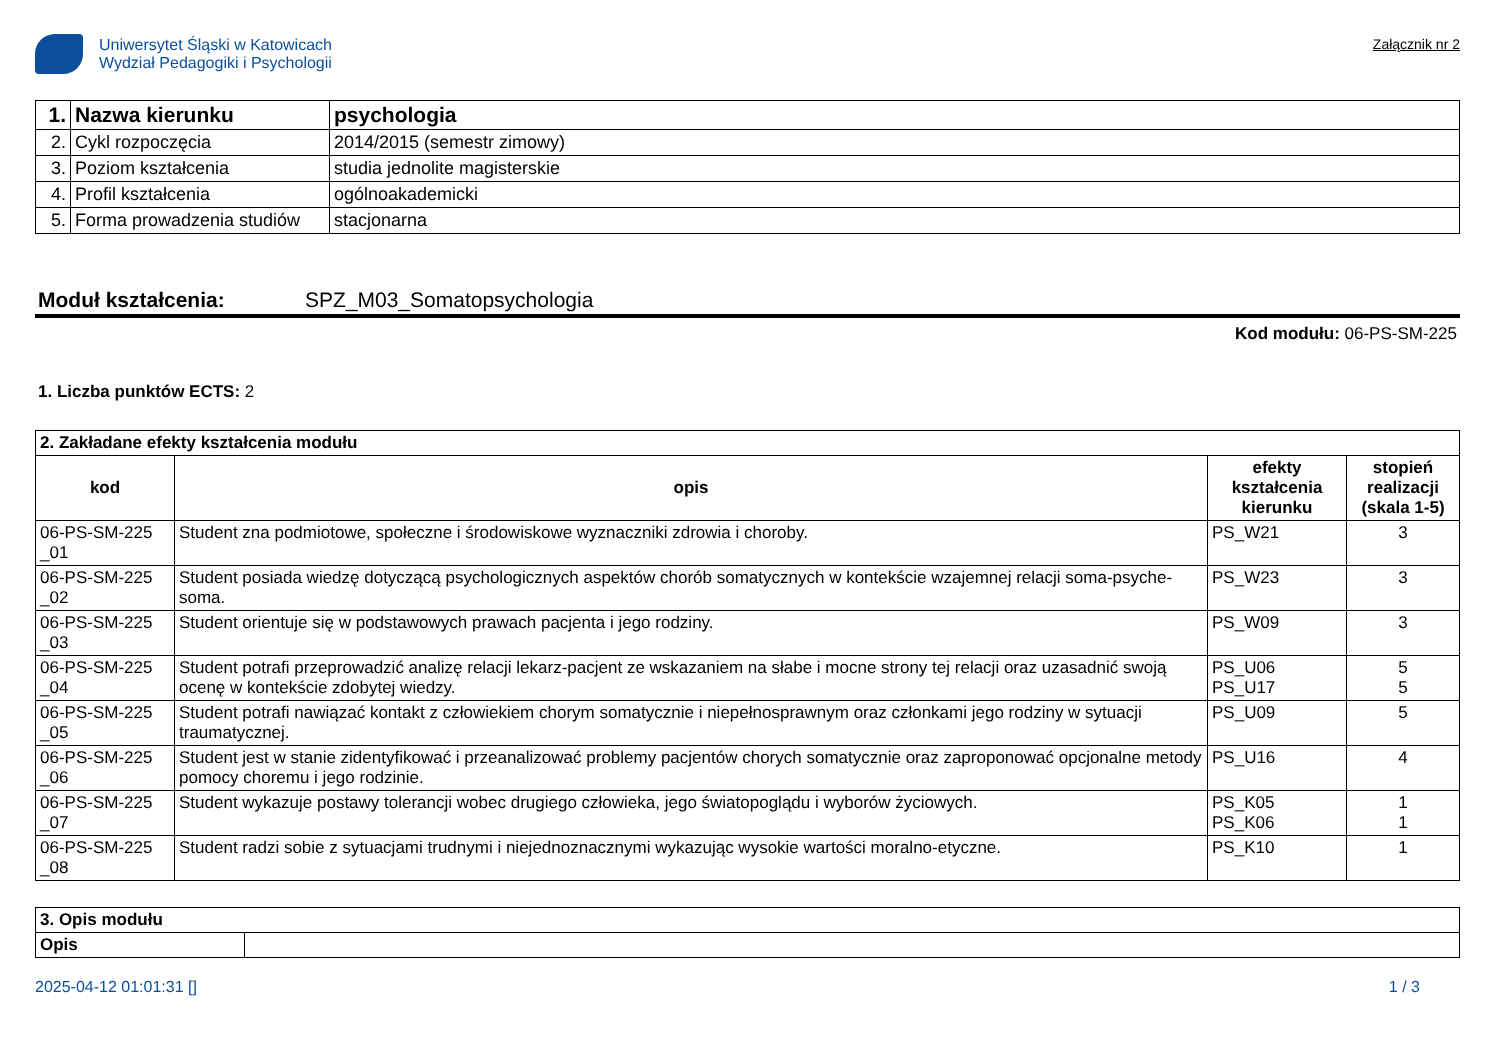Uniwersytet Śląski w Katowicach
Wydział Pedagogiki i Psychologii
Załącznik nr 2
| 1. | Nazwa kierunku | psychologia |
| 2. | Cykl rozpoczęcia | 2014/2015 (semestr zimowy) |
| 3. | Poziom kształcenia | studia jednolite magisterskie |
| 4. | Profil kształcenia | ogólnoakademicki |
| 5. | Forma prowadzenia studiów | stacjonarna |
Moduł kształcenia: SPZ_M03_Somatopsychologia
Kod modułu: 06-PS-SM-225
1. Liczba punktów ECTS: 2
| 2. Zakładane efekty kształcenia modułu | | | |
| kod | opis | efekty kształcenia kierunku | stopień realizacji (skala 1-5) |
| 06-PS-SM-225 _01 | Student zna podmiotowe, społeczne i środowiskowe wyznaczniki zdrowia i choroby. | PS_W21 | 3 |
| 06-PS-SM-225 _02 | Student posiada wiedzę dotyczącą psychologicznych aspektów chorób somatycznych w kontekście wzajemnej relacji soma-psyche-soma. | PS_W23 | 3 |
| 06-PS-SM-225 _03 | Student orientuje się w podstawowych prawach pacjenta i jego rodziny. | PS_W09 | 3 |
| 06-PS-SM-225 _04 | Student potrafi przeprowadzić analizę relacji lekarz-pacjent ze wskazaniem na słabe i mocne strony tej relacji oraz uzasadnić swoją ocenę w kontekście zdobytej wiedzy. | PS_U06 PS_U17 | 5 5 |
| 06-PS-SM-225 _05 | Student potrafi nawiązać kontakt z człowiekiem chorym somatycznie i niepełnosprawnym oraz członkami jego rodziny w sytuacji traumatycznej. | PS_U09 | 5 |
| 06-PS-SM-225 _06 | Student jest w stanie zidentyfikować i przeanalizować problemy pacjentów chorych somatycznie oraz zaproponować opcjonalne metody pomocy choremu i jego rodzinie. | PS_U16 | 4 |
| 06-PS-SM-225 _07 | Student wykazuje postawy tolerancji wobec drugiego człowieka, jego światopoglądu i wyborów życiowych. | PS_K05 PS_K06 | 1 1 |
| 06-PS-SM-225 _08 | Student radzi sobie z sytuacjami trudnymi i niejednoznacznymi wykazując wysokie wartości moralno-etyczne. | PS_K10 | 1 |
| 3. Opis modułu | |
| Opis | |
2025-04-12 01:01:31 [] 1 / 3